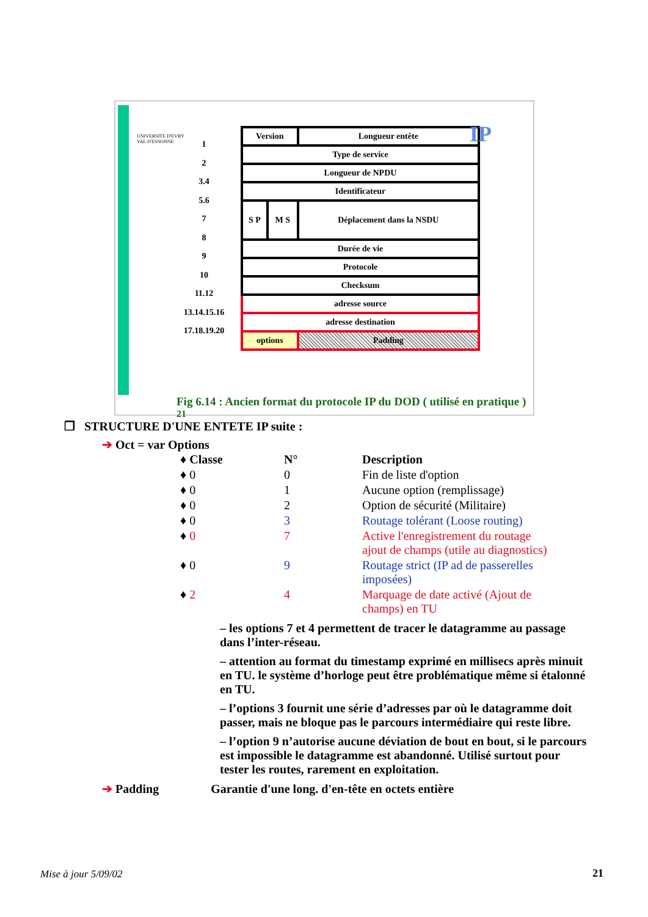UNIVERSITE D'EVRY
VAL D'ESSONNE
1
2
3.4
5.6
7
8
9
10
11.12
13.14.15.16
17.18.19.20
| Version | | Longueur entête | |
| Type de service | | | |
| Longueur de NPDU | | | |
| Identificateur | | | |
| S P | M S | Déplacement dans la NSDU | |
| Durée de vie | | | |
| Protocole | | | |
| Checksum | | | |
| adresse source | | | |
| adresse destination | | | |
| options | | | Padding |
IP
Fig 6.14 : Ancien format du protocole IP du DOD ( utilisé en pratique ) <sup>21</sup>
❐ STRUCTURE D'UNE ENTETE IP suite :
➔ Oct = var Options
| ♦ Classe | N° | Description |
| ♦ 0 | 0 | Fin de liste d'option |
| ♦ 0 | 1 | Aucune option (remplissage) |
| ♦ 0 | 2 | Option de sécurité (Militaire) |
| ♦ 0 | 3 | Routage tolérant (Loose routing) |
| ♦ 0 | 7 | Active l'enregistrement du routage ajout de champs (utile au diagnostics) |
| ♦ 0 | 9 | Routage strict (IP ad de passerelles imposées) |
| ♦ 2 | 4 | Marquage de date activé (Ajout de champs) en TU |
– les options 7 et 4 permettent de tracer le datagramme au passage dans l’inter-réseau.
– attention au format du timestamp exprimé en millisecs après minuit en TU. le système d’horloge peut être problématique même si étalonné en TU.
– l’options 3 fournit une série d’adresses par où le datagramme doit passer, mais ne bloque pas le parcours intermédiaire qui reste libre.
– l’option 9 n’autorise aucune déviation de bout en bout, si le parcours est impossible le datagramme est abandonné. Utilisé surtout pour tester les routes, rarement en exploitation.
➔ Padding Garantie d'une long. d'en-tête en octets entière
Mise à jour 5/09/02 21